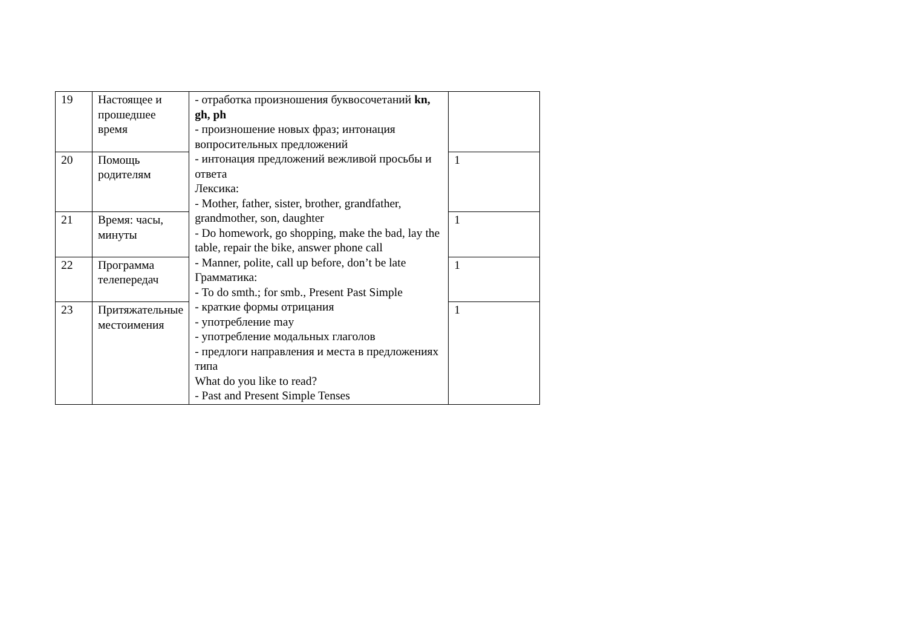| 19 | Настоящее и прошедшее время | - отработка произношения буквосочетаний kn, gh, ph - произношение новых фраз; интонация вопросительных предложений - интонация предложений вежливой просьбы и ответа Лексика: - Mother, father, sister, brother, grandfather, grandmother, son, daughter - Do homework, go shopping, make the bad, lay the table, repair the bike, answer phone call - Manner, polite, call up before, don’t be late Грамматика: - To do smth.; for smb., Present Past Simple - краткие формы отрицания - употребление may - употребление модальных глаголов - предлоги направления и места в предложениях типа What do you like to read? - Past and Present Simple Tenses | |
| 20 | Помощь родителям | | 1 |
| 21 | Время: часы, минуты | | 1 |
| 22 | Программа телепередач | | 1 |
| 23 | Притяжательные местоимения | | 1 |